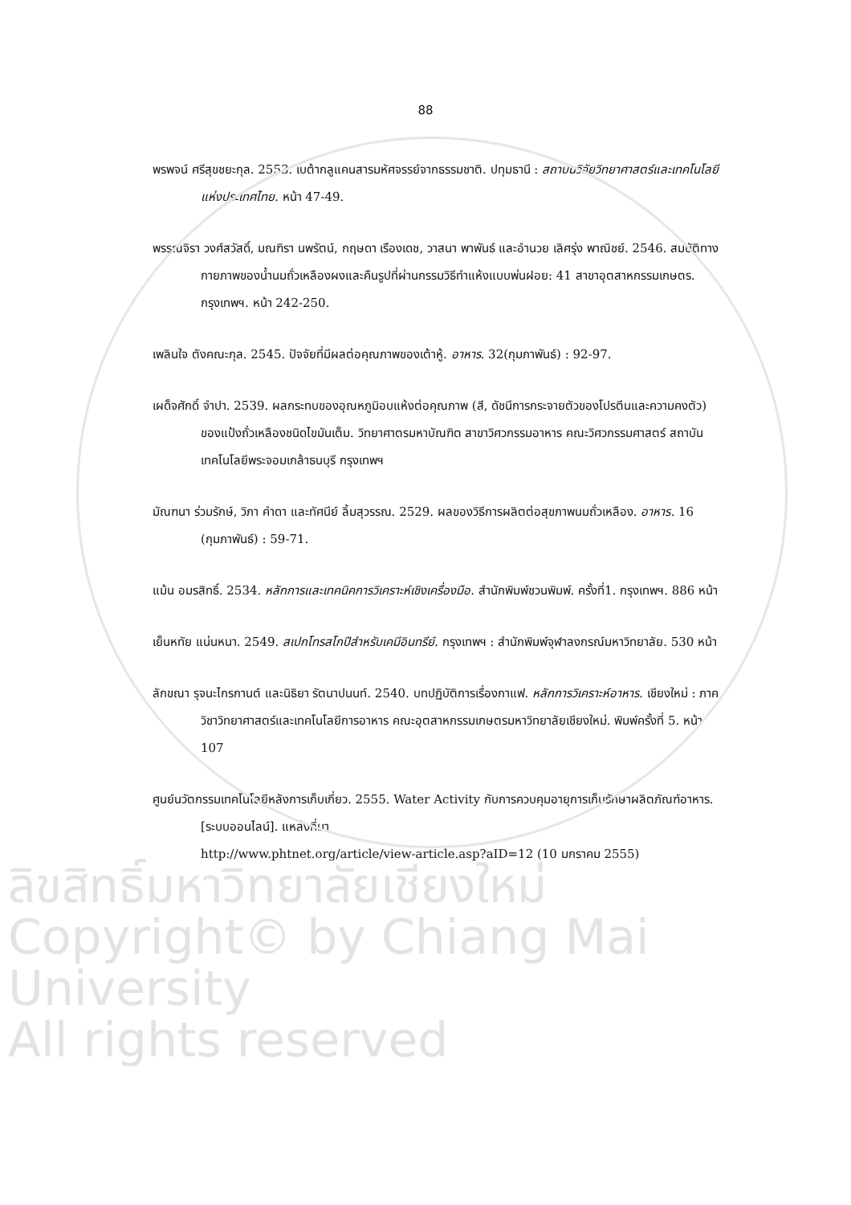88
พรพจน์ ศรีสุขชยะกุล. 2553. เบต้ากลูแคนสารมหัศจรรย์จากธรรมชาติ. ปทุมธานี : สถาบันวิจัยวิทยาศาสตร์และเทคโนโลยีแห่งประเทศไทย. หน้า 47-49.
พรรณจิรา วงศ์สวัสดิ์, มณฑิรา นพรัตน์, กฤษดา เรืองเดช, วาสนา พาพันธ์ และอำนวย เลิศรุ่ง พาณิชย์. 2546. สมบัติทางกายภาพของน้ำนมถั่วเหลืองผงและคืนรูปที่ผ่านกรรมวิธีทำแห้งแบบพ่นฝอย: 41 สาขาอุตสาหกรรมเกษตร. กรุงเทพฯ. หน้า 242-250.
เพลินใจ ตังคณะกุล. 2545. ปัจจัยที่มีผลต่อคุณภาพของเต้าหู้. อาหาร. 32(กุมภาพันธ์) : 92-97.
เผด็จศักดิ์ จำปา. 2539. ผลกระทบของอุณหภูมิอบแห้งต่อคุณภาพ (สี, ดัชนีการกระจายตัวของโปรตีนและความคงตัว) ของแป้งถั่วเหลืองชนิดไขมันเต็ม. วิทยาศาตรมหาบัณฑิต สาขาวิศวกรรมอาหาร คณะวิศวกรรมศาสตร์ สถาบันเทคโนโลยีพระจอมเกล้าธนบุรี กรุงเทพฯ
มัณฑนา ร่วมรักษ์, วิภา คำดา และทัศนีย์ ลิ้มสุวรรณ. 2529. ผลของวิธีการผลิตต่อสุขภาพนมถั่วเหลือง. อาหาร. 16 (กุมภาพันธ์) : 59-71.
แม้น อมรสิทธิ์. 2534. หลักการและเทคนิคการวิเคราะห์เชิงเครื่องมือ. สำนักพิมพ์ชวนพิมพ์. ครั้งที่1. กรุงเทพฯ. 886 หน้า
เย็นหทัย แน่นหนา. 2549. สเปกโทรสโกปีสำหรับเคมีอินทรีย์. กรุงเทพฯ : สำนักพิมพ์จุฬาลงกรณ์มหาวิทยาลัย. 530 หน้า
ลักขณา รุจนะไกรกานต์ และนิธิยา รัตนาปนนท์. 2540. บทปฏิบัติการเรื่องกาแฟ. หลักการวิเคราะห์อาหาร. เชียงใหม่ : ภาควิชาวิทยาศาสตร์และเทคโนโลยีการอาหาร คณะอุตสาหกรรมเกษตรมหาวิทยาลัยเชียงใหม่. พิมพ์ครั้งที่ 5. หน้า 107
ศูนย์นวัตกรรมเทคโนโลยีหลังการเก็บเกี่ยว. 2555. Water Activity กับการควบคุมอายุการเก็บรักษาผลิตภัณฑ์อาหาร. [ระบบออนไลน์]. แหล่งที่มา
http://www.phtnet.org/article/view-article.asp?aID=12 (10 มกราคม 2555)
ลิขสิทธิ์มหาวิทยาลัยเชียงใหม่
Copyright© by Chiang Mai University
All rights reserved